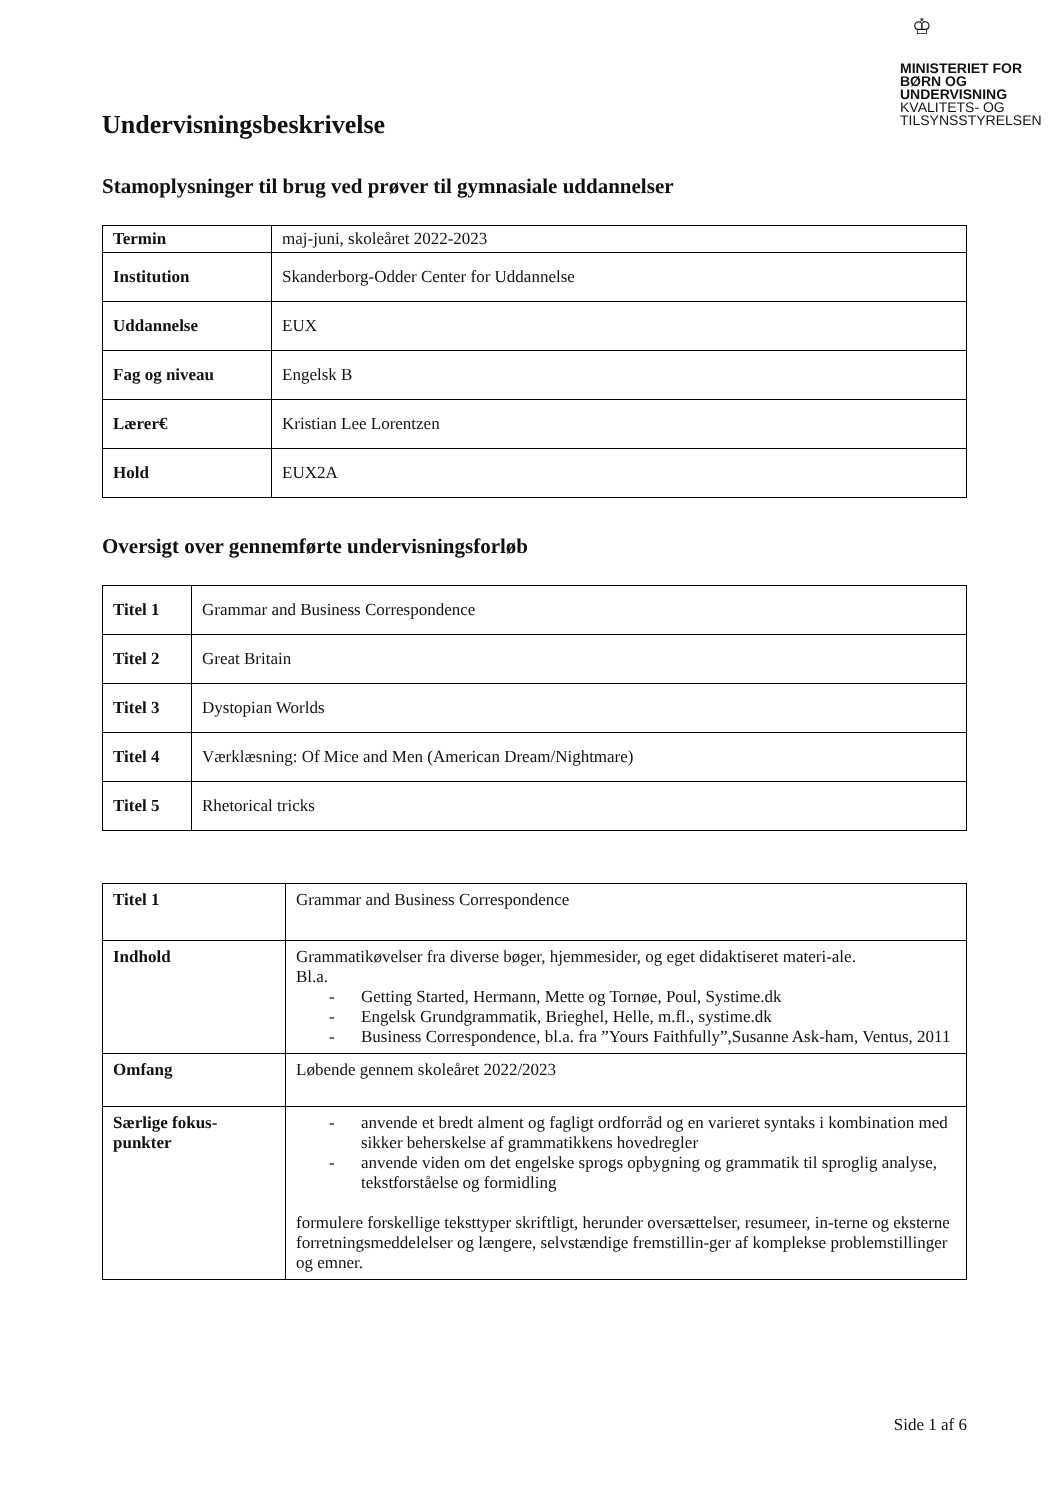♔
MINISTERIET FOR
BØRN OG
UNDERVISNING
KVALITETS- OG
TILSYNSSTYRELSEN
Undervisningsbeskrivelse
Stamoplysninger til brug ved prøver til gymnasiale uddannelser
| Termin | maj-juni, skoleåret 2022-2023 |
| Institution | Skanderborg-Odder Center for Uddannelse |
| Uddannelse | EUX |
| Fag og niveau | Engelsk B |
| Lærer€ | Kristian Lee Lorentzen |
| Hold | EUX2A |
Oversigt over gennemførte undervisningsforløb
| Titel 1 | Grammar and Business Correspondence |
| Titel 2 | Great Britain |
| Titel 3 | Dystopian Worlds |
| Titel 4 | Værklæsning: Of Mice and Men (American Dream/Nightmare) |
| Titel 5 | Rhetorical tricks |
| Titel 1 | Grammar and Business Correspondence |
| Indhold | Grammatikøvelser fra diverse bøger, hjemmesider, og eget didaktiseret materi-ale. Bl.a. - Getting Started, Hermann, Mette og Tornøe, Poul, Systime.dk - Engelsk Grundgrammatik, Brieghel, Helle, m.fl., systime.dk - Business Correspondence, bl.a. fra ”Yours Faithfully”,Susanne Ask-ham, Ventus, 2011 |
| Omfang | Løbende gennem skoleåret 2022/2023 |
| Særlige fokus- punkter | - anvende et bredt alment og fagligt ordforråd og en varieret syntaks i kombination med sikker beherskelse af grammatikkens hovedregler - anvende viden om det engelske sprogs opbygning og grammatik til sproglig analyse, tekstforståelse og formidling formulere forskellige teksttyper skriftligt, herunder oversættelser, resumeer, in-terne og eksterne forretningsmeddelelser og længere, selvstændige fremstillin-ger af komplekse problemstillinger og emner. |
Side 1 af 6